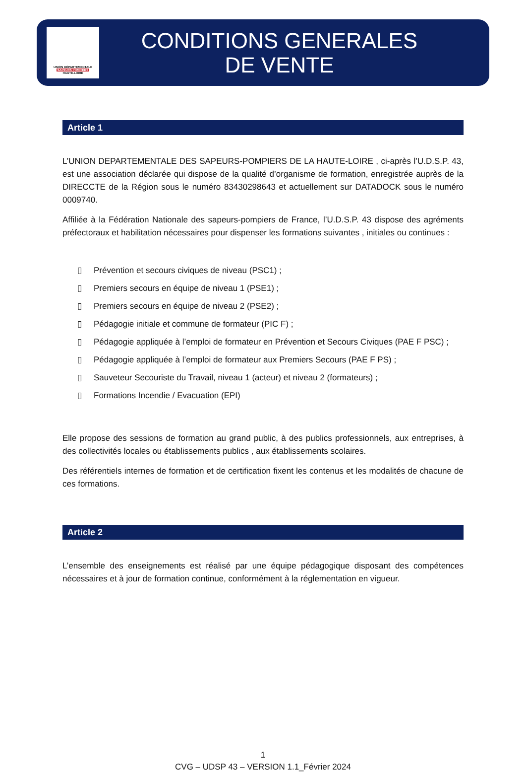UNION DÉPARTEMENTALE
SAPEURS POMPIERS
HAUTE-LOIRE
CONDITIONS GENERALES
DE VENTE
Article 1
L’UNION DEPARTEMENTALE DES SAPEURS-POMPIERS DE LA HAUTE-LOIRE , ci-après l’U.D.S.P. 43, est une association déclarée qui dispose de la qualité d’organisme de formation, enregistrée auprès de la DIRECCTE de la Région sous le numéro 83430298643 et actuellement sur DATADOCK sous le numéro 0009740.
Affiliée à la Fédération Nationale des sapeurs-pompiers de France, l’U.D.S.P. 43 dispose des agréments préfectoraux et habilitation nécessaires pour dispenser les formations suivantes , initiales ou continues :
▯ Prévention et secours civiques de niveau (PSC1) ;
▯ Premiers secours en équipe de niveau 1 (PSE1) ;
▯ Premiers secours en équipe de niveau 2 (PSE2) ;
▯ Pédagogie initiale et commune de formateur (PIC F) ;
▯ Pédagogie appliquée à l’emploi de formateur en Prévention et Secours Civiques (PAE F PSC) ;
▯ Pédagogie appliquée à l’emploi de formateur aux Premiers Secours (PAE F PS) ;
▯ Sauveteur Secouriste du Travail, niveau 1 (acteur) et niveau 2 (formateurs) ;
▯ Formations Incendie / Evacuation (EPI)
Elle propose des sessions de formation au grand public, à des publics professionnels, aux entreprises, à des collectivités locales ou établissements publics , aux établissements scolaires.
Des référentiels internes de formation et de certification fixent les contenus et les modalités de chacune de ces formations.
Article 2
L’ensemble des enseignements est réalisé par une équipe pédagogique disposant des compétences nécessaires et à jour de formation continue, conformément à la réglementation en vigueur.
1
CVG – UDSP 43 – VERSION 1.1_Février 2024